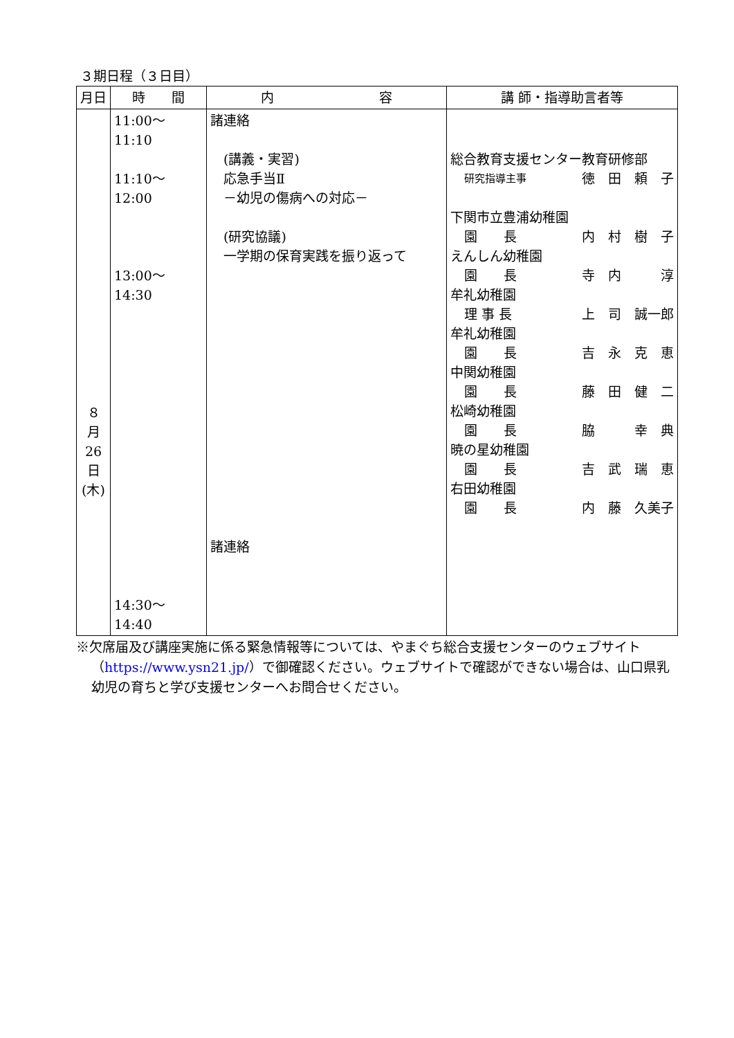３期日程（３日目）
| 月日 | 時 間 | 内 容 | 講 師・指導助言者等 |
| --- | --- | --- | --- |
| ８ 月 26 日 (木) | 11:00～11:10 11:10～12:00 13:00～14:30 14:30～14:40 | 諸連絡 (講義・実習) 応急手当Ⅱ －幼児の傷病への対応－ (研究協議) 一学期の保育実践を振り返って 諸連絡 | 総合教育支援センター教育研修部 研究指導主事 徳 田 頼 子 下関市立豊浦幼稚園 園 長 内 村 樹 子 えんしん幼稚園 園 長 寺 内 淳 牟礼幼稚園 理 事 長 上 司 誠一郎 牟礼幼稚園 園 長 吉 永 克 恵 中関幼稚園 園 長 藤 田 健 二 松崎幼稚園 園 長 脇 幸 典 暁の星幼稚園 園 長 吉 武 瑞 恵 右田幼稚園 園 長 内 藤 久美子 |
※欠席届及び講座実施に係る緊急情報等については、やまぐち総合支援センターのウェブサイト（https://www.ysn21.jp/）で御確認ください。ウェブサイトで確認ができない場合は、山口県乳幼児の育ちと学び支援センターへお問合せください。